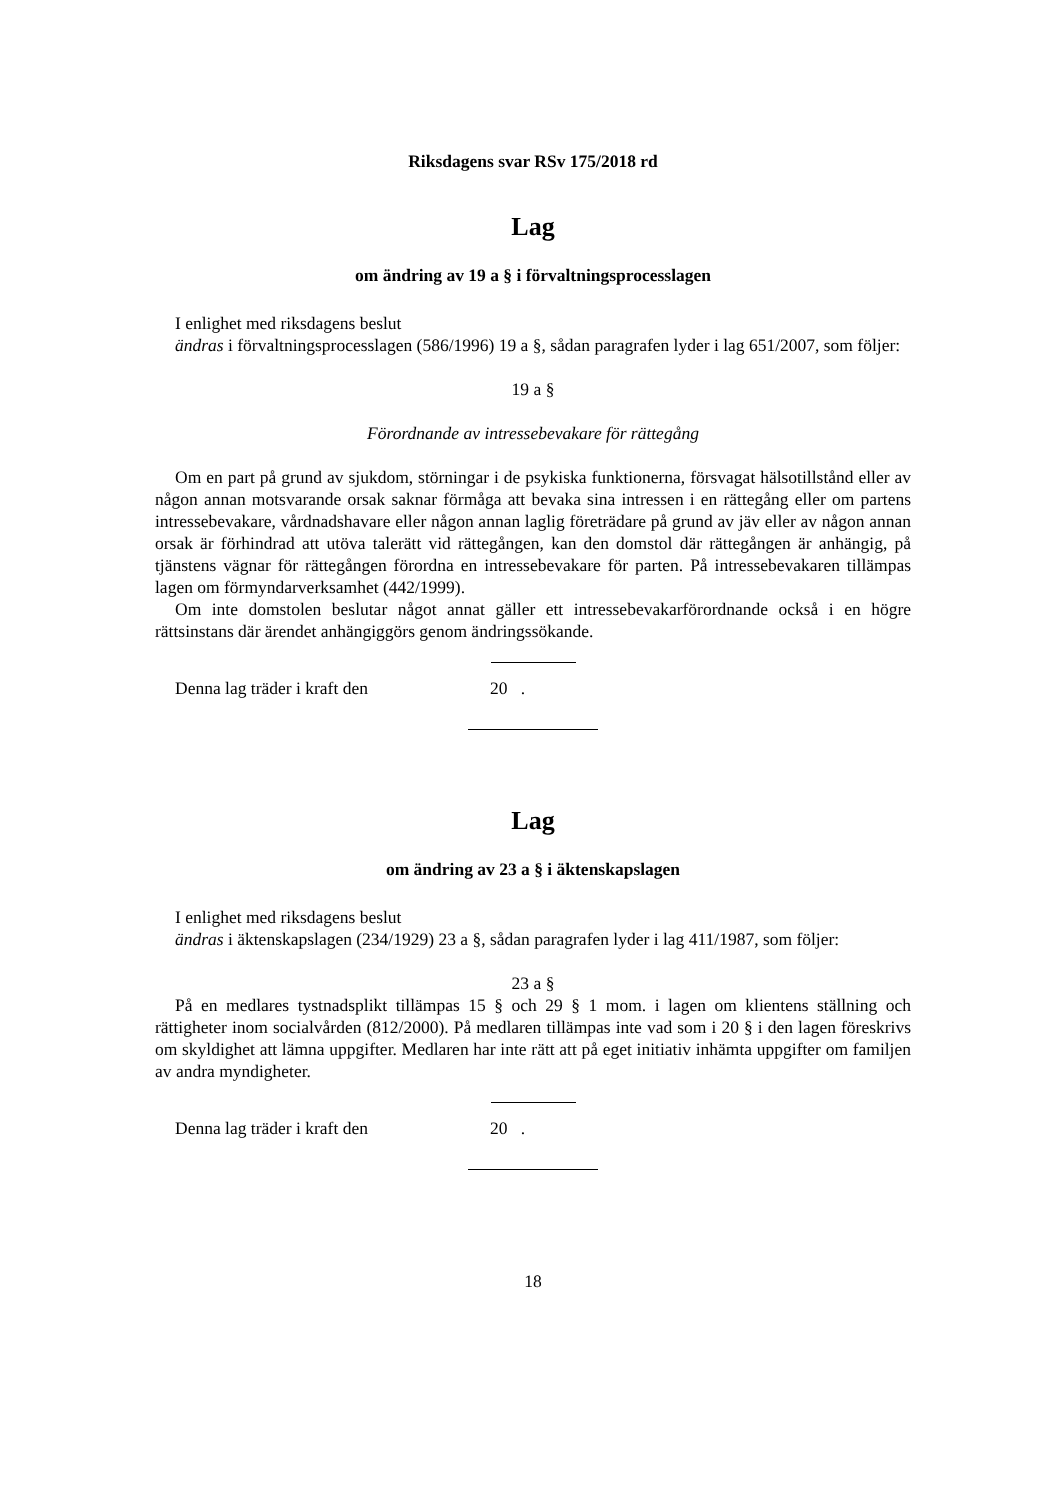Riksdagens svar RSv 175/2018 rd
Lag
om ändring av 19 a § i förvaltningsprocesslagen
I enlighet med riksdagens beslut
ändras i förvaltningsprocesslagen (586/1996) 19 a §, sådan paragrafen lyder i lag 651/2007, som följer:
19 a §
Förordnande av intressebevakare för rättegång
Om en part på grund av sjukdom, störningar i de psykiska funktionerna, försvagat hälsotillstånd eller av någon annan motsvarande orsak saknar förmåga att bevaka sina intressen i en rättegång eller om partens intressebevakare, vårdnadshavare eller någon annan laglig företrädare på grund av jäv eller av någon annan orsak är förhindrad att utöva talerätt vid rättegången, kan den domstol där rättegången är anhängig, på tjänstens vägnar för rättegången förordna en intressebevakare för parten. På intressebevakaren tillämpas lagen om förmyndarverksamhet (442/1999).
Om inte domstolen beslutar något annat gäller ett intressebevakarförordnande också i en högre rättsinstans där ärendet anhängiggörs genom ändringssökande.
Denna lag träder i kraft den 20 .
Lag
om ändring av 23 a § i äktenskapslagen
I enlighet med riksdagens beslut
ändras i äktenskapslagen (234/1929) 23 a §, sådan paragrafen lyder i lag 411/1987, som följer:
23 a §
På en medlares tystnadsplikt tillämpas 15 § och 29 § 1 mom. i lagen om klientens ställning och rättigheter inom socialvården (812/2000). På medlaren tillämpas inte vad som i 20 § i den lagen föreskrivs om skyldighet att lämna uppgifter. Medlaren har inte rätt att på eget initiativ inhämta uppgifter om familjen av andra myndigheter.
Denna lag träder i kraft den 20 .
18